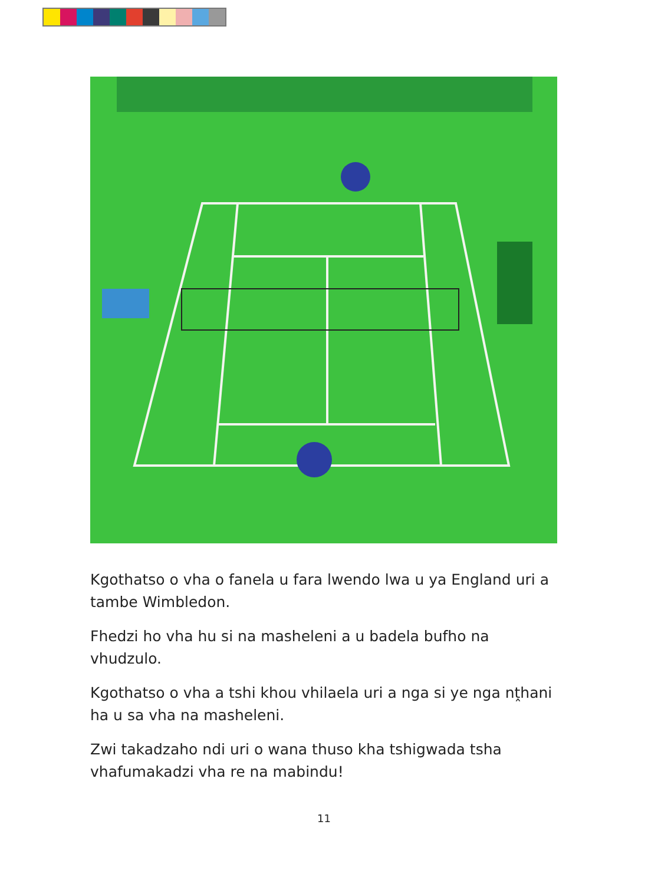Kgothatso o vha o fanela u fara lwendo lwa u ya England uri a tambe Wimbledon.
Fhedzi ho vha hu si na masheleni a u badela bufho na vhudzulo.
Kgothatso o vha a tshi khou vhilaela uri a nga si ye nga nṱhani ha u sa vha na masheleni.
Zwi takadzaho ndi uri o wana thuso kha tshigwada tsha vhafumakadzi vha re na mabindu!
11